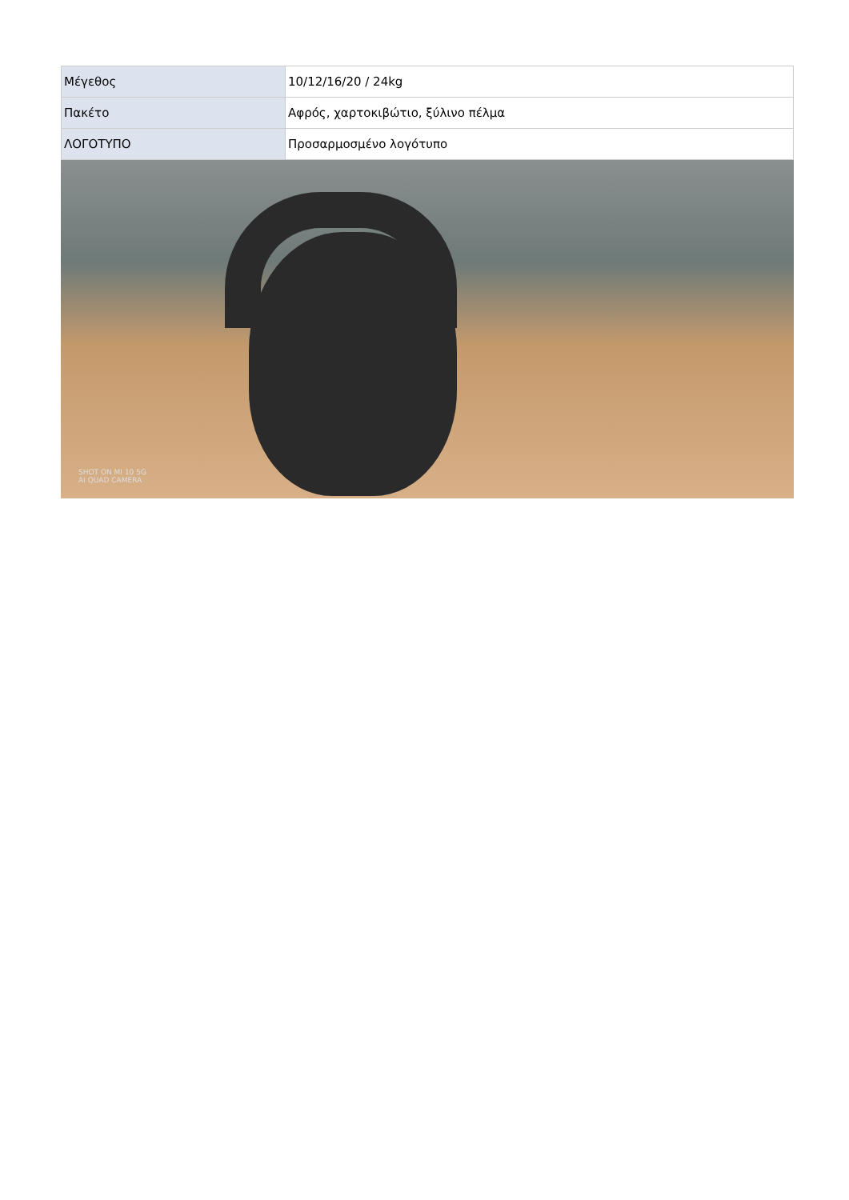| Μέγεθος | 10/12/16/20 / 24kg |
| Πακέτο | Αφρός, χαρτοκιβώτιο, ξύλινο πέλμα |
| ΛΟΓΟΤΥΠΟ | Προσαρμοσμένο λογότυπο |
SHOT ON MI 10 5G
AI QUAD CAMERA